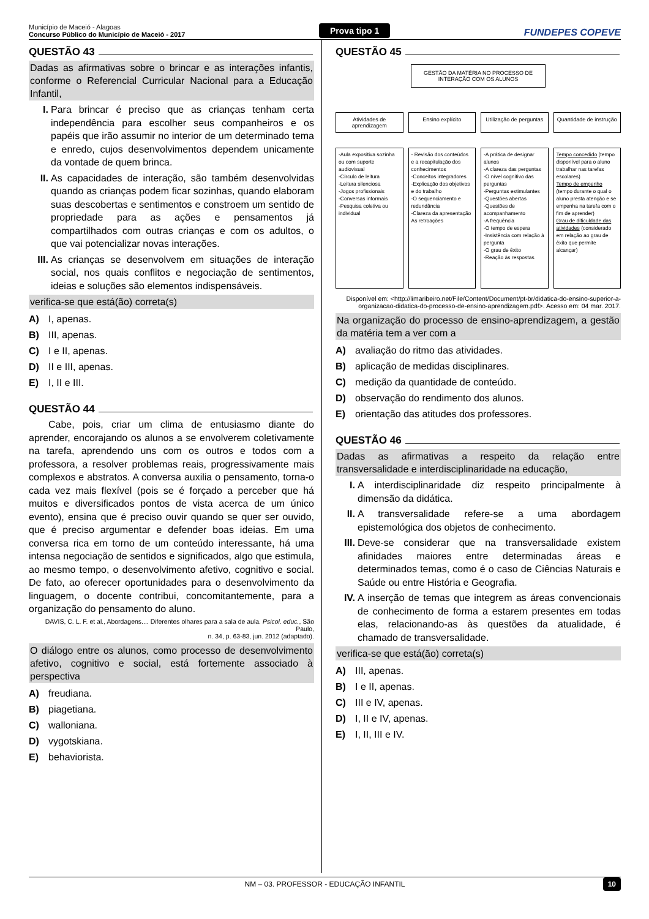Município de Maceió - Alagoas
Concurso Público do Município de Maceió - 2017
Prova tipo 1
FUNDEPES COPEVE
QUESTÃO 43
Dadas as afirmativas sobre o brincar e as interações infantis, conforme o Referencial Curricular Nacional para a Educação Infantil,
I. Para brincar é preciso que as crianças tenham certa independência para escolher seus companheiros e os papéis que irão assumir no interior de um determinado tema e enredo, cujos desenvolvimentos dependem unicamente da vontade de quem brinca.
II. As capacidades de interação, são também desenvolvidas quando as crianças podem ficar sozinhas, quando elaboram suas descobertas e sentimentos e constroem um sentido de propriedade para as ações e pensamentos já compartilhados com outras crianças e com os adultos, o que vai potencializar novas interações.
III. As crianças se desenvolvem em situações de interação social, nos quais conflitos e negociação de sentimentos, ideias e soluções são elementos indispensáveis.
verifica-se que está(ão) correta(s)
A) I, apenas.
B) III, apenas.
C) I e II, apenas.
D) II e III, apenas.
E) I, II e III.
QUESTÃO 44
Cabe, pois, criar um clima de entusiasmo diante do aprender, encorajando os alunos a se envolverem coletivamente na tarefa, aprendendo uns com os outros e todos com a professora, a resolver problemas reais, progressivamente mais complexos e abstratos. A conversa auxilia o pensamento, torna-o cada vez mais flexível (pois se é forçado a perceber que há muitos e diversificados pontos de vista acerca de um único evento), ensina que é preciso ouvir quando se quer ser ouvido, que é preciso argumentar e defender boas ideias. Em uma conversa rica em torno de um conteúdo interessante, há uma intensa negociação de sentidos e significados, algo que estimula, ao mesmo tempo, o desenvolvimento afetivo, cognitivo e social. De fato, ao oferecer oportunidades para o desenvolvimento da linguagem, o docente contribui, concomitantemente, para a organização do pensamento do aluno.
DAVIS, C. L. F. et al., Abordagens.... Diferentes olhares para a sala de aula. Psicol. educ., São Paulo,
n. 34, p. 63-83, jun. 2012 (adaptado).
O diálogo entre os alunos, como processo de desenvolvimento afetivo, cognitivo e social, está fortemente associado à perspectiva
A) freudiana.
B) piagetiana.
C) walloniana.
D) vygotskiana.
E) behaviorista.
QUESTÃO 45
GESTÃO DA MATÉRIA NO PROCESSO DE INTERAÇÃO COM OS ALUNOS
Atividades de aprendizagem Ensino explícito Utilização de perguntas Quantidade de instrução
-Aula expositiva sozinha ou com suporte audiovisual
-Círculo de leitura
-Leitura silenciosa
-Jogos profissionais
-Conversas informais
-Pesquisa coletiva ou individual
- Revisão dos conteúdos e a recapitulação dos conhecimentos
-Conceitos integradores
-Explicação dos objetivos e do trabalho
-O sequenciamento e redundância
-Clareza da apresentação
As retroações
-A prática de designar alunos
-A clareza das perguntas
-O nível cognitivo das perguntas
-Perguntas estimulantes
-Questões abertas
-Questões de acompanhamento
-A frequência
-O tempo de espera
-Insistência com relação à pergunta
-O grau de êxito
-Reação às respostas
Tempo concedido (tempo disponível para o aluno trabalhar nas tarefas escolares)
Tempo de empenho (tempo durante o qual o aluno presta atenção e se empenha na tarefa com o fim de aprender)
Grau de dificuldade das atividades (considerado em relação ao grau de êxito que permite alcançar)
Disponível em: <http://limaribeiro.net/File/Content/Document/pt-br/didatica-do-ensino-superior-a-
organizacao-didatica-do-processo-de-ensino-aprendizagem.pdf>. Acesso em: 04 mar. 2017.
Na organização do processo de ensino-aprendizagem, a gestão da matéria tem a ver com a
A) avaliação do ritmo das atividades.
B) aplicação de medidas disciplinares.
C) medição da quantidade de conteúdo.
D) observação do rendimento dos alunos.
E) orientação das atitudes dos professores.
QUESTÃO 46
Dadas as afirmativas a respeito da relação entre transversalidade e interdisciplinaridade na educação,
I. A interdisciplinaridade diz respeito principalmente à dimensão da didática.
II. A transversalidade refere-se a uma abordagem epistemológica dos objetos de conhecimento.
III. Deve-se considerar que na transversalidade existem afinidades maiores entre determinadas áreas e determinados temas, como é o caso de Ciências Naturais e Saúde ou entre História e Geografia.
IV. A inserção de temas que integrem as áreas convencionais de conhecimento de forma a estarem presentes em todas elas, relacionando-as às questões da atualidade, é chamado de transversalidade.
verifica-se que está(ão) correta(s)
A) III, apenas.
B) I e II, apenas.
C) III e IV, apenas.
D) I, II e IV, apenas.
E) I, II, III e IV.
NM – 03. PROFESSOR - EDUCAÇÃO INFANTIL 10